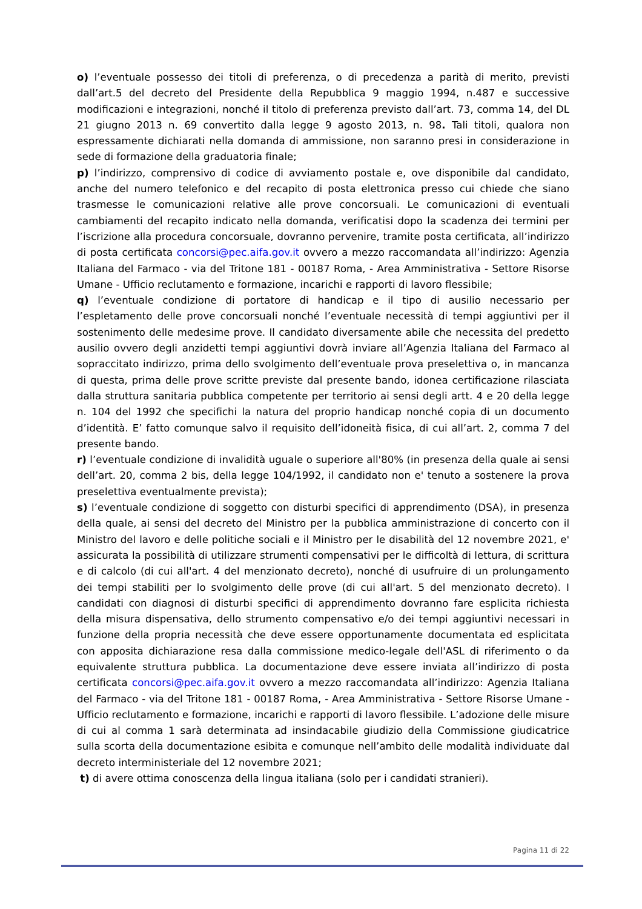o) l’eventuale possesso dei titoli di preferenza, o di precedenza a parità di merito, previsti dall’art.5 del decreto del Presidente della Repubblica 9 maggio 1994, n.487 e successive modificazioni e integrazioni, nonché il titolo di preferenza previsto dall’art. 73, comma 14, del DL 21 giugno 2013 n. 69 convertito dalla legge 9 agosto 2013, n. 98. Tali titoli, qualora non espressamente dichiarati nella domanda di ammissione, non saranno presi in considerazione in sede di formazione della graduatoria finale;
p) l’indirizzo, comprensivo di codice di avviamento postale e, ove disponibile dal candidato, anche del numero telefonico e del recapito di posta elettronica presso cui chiede che siano trasmesse le comunicazioni relative alle prove concorsuali. Le comunicazioni di eventuali cambiamenti del recapito indicato nella domanda, verificatisi dopo la scadenza dei termini per l’iscrizione alla procedura concorsuale, dovranno pervenire, tramite posta certificata, all’indirizzo di posta certificata concorsi@pec.aifa.gov.it ovvero a mezzo raccomandata all’indirizzo: Agenzia Italiana del Farmaco - via del Tritone 181 - 00187 Roma, - Area Amministrativa - Settore Risorse Umane - Ufficio reclutamento e formazione, incarichi e rapporti di lavoro flessibile;
q) l’eventuale condizione di portatore di handicap e il tipo di ausilio necessario per l’espletamento delle prove concorsuali nonché l’eventuale necessità di tempi aggiuntivi per il sostenimento delle medesime prove. Il candidato diversamente abile che necessita del predetto ausilio ovvero degli anzidetti tempi aggiuntivi dovrà inviare all’Agenzia Italiana del Farmaco al sopraccitato indirizzo, prima dello svolgimento dell’eventuale prova preselettiva o, in mancanza di questa, prima delle prove scritte previste dal presente bando, idonea certificazione rilasciata dalla struttura sanitaria pubblica competente per territorio ai sensi degli artt. 4 e 20 della legge n. 104 del 1992 che specifichi la natura del proprio handicap nonché copia di un documento d’identità. E’ fatto comunque salvo il requisito dell’idoneità fisica, di cui all’art. 2, comma 7 del presente bando.
r) l’eventuale condizione di invalidità uguale o superiore all'80% (in presenza della quale ai sensi dell’art. 20, comma 2 bis, della legge 104/1992, il candidato non e' tenuto a sostenere la prova preselettiva eventualmente prevista);
s) l’eventuale condizione di soggetto con disturbi specifici di apprendimento (DSA), in presenza della quale, ai sensi del decreto del Ministro per la pubblica amministrazione di concerto con il Ministro del lavoro e delle politiche sociali e il Ministro per le disabilità del 12 novembre 2021, e' assicurata la possibilità di utilizzare strumenti compensativi per le difficoltà di lettura, di scrittura e di calcolo (di cui all'art. 4 del menzionato decreto), nonché di usufruire di un prolungamento dei tempi stabiliti per lo svolgimento delle prove (di cui all'art. 5 del menzionato decreto). I candidati con diagnosi di disturbi specifici di apprendimento dovranno fare esplicita richiesta della misura dispensativa, dello strumento compensativo e/o dei tempi aggiuntivi necessari in funzione della propria necessità che deve essere opportunamente documentata ed esplicitata con apposita dichiarazione resa dalla commissione medico-legale dell'ASL di riferimento o da equivalente struttura pubblica. La documentazione deve essere inviata all’indirizzo di posta certificata concorsi@pec.aifa.gov.it ovvero a mezzo raccomandata all’indirizzo: Agenzia Italiana del Farmaco - via del Tritone 181 - 00187 Roma, - Area Amministrativa - Settore Risorse Umane - Ufficio reclutamento e formazione, incarichi e rapporti di lavoro flessibile. L’adozione delle misure di cui al comma 1 sarà determinata ad insindacabile giudizio della Commissione giudicatrice sulla scorta della documentazione esibita e comunque nell’ambito delle modalità individuate dal decreto interministeriale del 12 novembre 2021;
t) di avere ottima conoscenza della lingua italiana (solo per i candidati stranieri).
Pagina 11 di 22